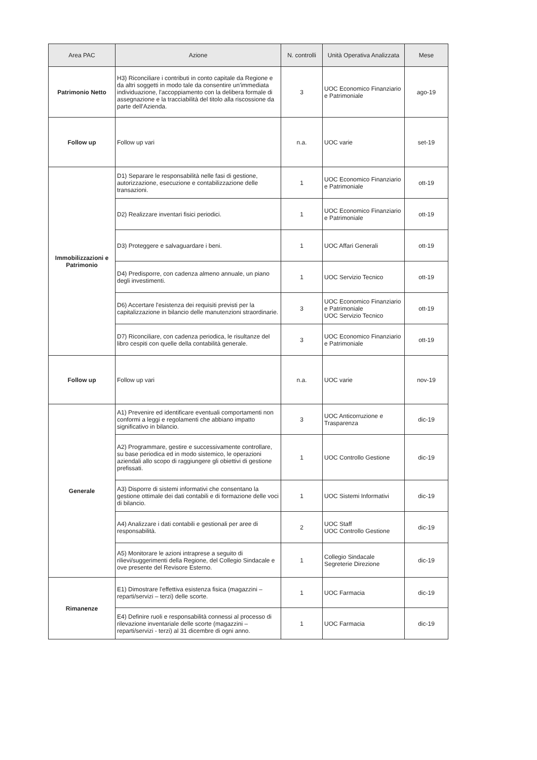| Area PAC | Azione | N. controlli | Unità Operativa Analizzata | Mese |
| --- | --- | --- | --- | --- |
| Patrimonio Netto | H3) Riconciliare i contributi in conto capitale da Regione e da altri soggetti in modo tale da consentire un'immediata individuazione, l'accoppiamento con la delibera formale di assegnazione e la tracciabilità del titolo alla riscossione da parte dell'Azienda. | 3 | UOC Economico Finanziario e Patrimoniale | ago-19 |
| Follow up | Follow up vari | n.a. | UOC varie | set-19 |
| Immobilizzazioni e Patrimonio | D1) Separare le responsabilità nelle fasi di gestione, autorizzazione, esecuzione e contabilizzazione delle transazioni. | 1 | UOC Economico Finanziario e Patrimoniale | ott-19 |
| | D2) Realizzare inventari fisici periodici. | 1 | UOC Economico Finanziario e Patrimoniale | ott-19 |
| | D3) Proteggere e salvaguardare i beni. | 1 | UOC Affari Generali | ott-19 |
| | D4) Predisporre, con cadenza almeno annuale, un piano degli investimenti. | 1 | UOC Servizio Tecnico | ott-19 |
| | D6) Accertare l'esistenza dei requisiti previsti per la capitalizzazione in bilancio delle manutenzioni straordinarie. | 3 | UOC Economico Finanziario e Patrimoniale UOC Servizio Tecnico | ott-19 |
| | D7) Riconciliare, con cadenza periodica, le risultanze del libro cespiti con quelle della contabilità generale. | 3 | UOC Economico Finanziario e Patrimoniale | ott-19 |
| Follow up | Follow up vari | n.a. | UOC varie | nov-19 |
| Generale | A1) Prevenire ed identificare eventuali comportamenti non conformi a leggi e regolamenti che abbiano impatto significativo in bilancio. | 3 | UOC Anticorruzione e Trasparenza | dic-19 |
| | A2) Programmare, gestire e successivamente controllare, su base periodica ed in modo sistemico, le operazioni aziendali allo scopo di raggiungere gli obiettivi di gestione prefissati. | 1 | UOC Controllo Gestione | dic-19 |
| | A3) Disporre di sistemi informativi che consentano la gestione ottimale dei dati contabili e di formazione delle voci di bilancio. | 1 | UOC Sistemi Informativi | dic-19 |
| | A4) Analizzare i dati contabili e gestionali per aree di responsabilità. | 2 | UOC Staff UOC Controllo Gestione | dic-19 |
| | A5) Monitorare le azioni intraprese a seguito di rilievi/suggerimenti della Regione, del Collegio Sindacale e ove presente del Revisore Esterno. | 1 | Collegio Sindacale Segreterie Direzione | dic-19 |
| Rimanenze | E1) Dimostrare l'effettiva esistenza fisica (magazzini – reparti/servizi – terzi) delle scorte. | 1 | UOC Farmacia | dic-19 |
| | E4) Definire ruoli e responsabilità connessi al processo di rilevazione inventariale delle scorte (magazzini – reparti/servizi - terzi) al 31 dicembre di ogni anno. | 1 | UOC Farmacia | dic-19 |